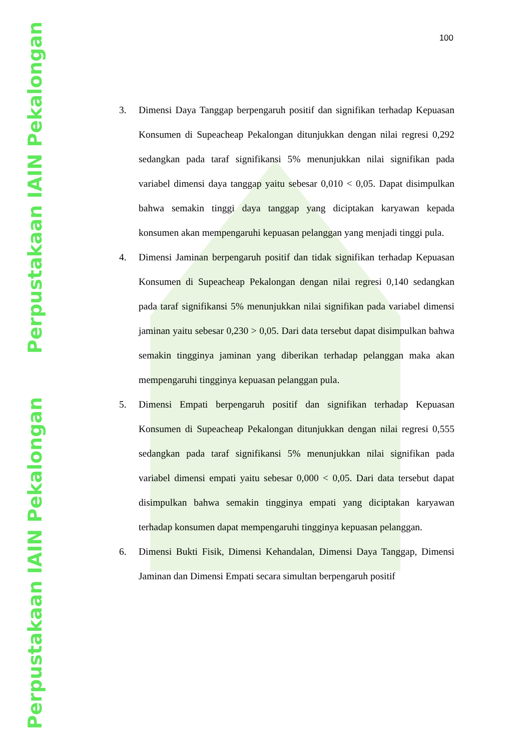Perpustakaan IAIN Pekalongan
Perpustakaan IAIN Pekalongan
100
3. Dimensi Daya Tanggap berpengaruh positif dan signifikan terhadap Kepuasan Konsumen di Supeacheap Pekalongan ditunjukkan dengan nilai regresi 0,292 sedangkan pada taraf signifikansi 5% menunjukkan nilai signifikan pada variabel dimensi daya tanggap yaitu sebesar 0,010 < 0,05. Dapat disimpulkan bahwa semakin tinggi daya tanggap yang diciptakan karyawan kepada konsumen akan mempengaruhi kepuasan pelanggan yang menjadi tinggi pula.
4. Dimensi Jaminan berpengaruh positif dan tidak signifikan terhadap Kepuasan Konsumen di Supeacheap Pekalongan dengan nilai regresi 0,140 sedangkan pada taraf signifikansi 5% menunjukkan nilai signifikan pada variabel dimensi jaminan yaitu sebesar 0,230 > 0,05. Dari data tersebut dapat disimpulkan bahwa semakin tingginya jaminan yang diberikan terhadap pelanggan maka akan mempengaruhi tingginya kepuasan pelanggan pula.
5. Dimensi Empati berpengaruh positif dan signifikan terhadap Kepuasan Konsumen di Supeacheap Pekalongan ditunjukkan dengan nilai regresi 0,555 sedangkan pada taraf signifikansi 5% menunjukkan nilai signifikan pada variabel dimensi empati yaitu sebesar 0,000 < 0,05. Dari data tersebut dapat disimpulkan bahwa semakin tingginya empati yang diciptakan karyawan terhadap konsumen dapat mempengaruhi tingginya kepuasan pelanggan.
6. Dimensi Bukti Fisik, Dimensi Kehandalan, Dimensi Daya Tanggap, Dimensi Jaminan dan Dimensi Empati secara simultan berpengaruh positif